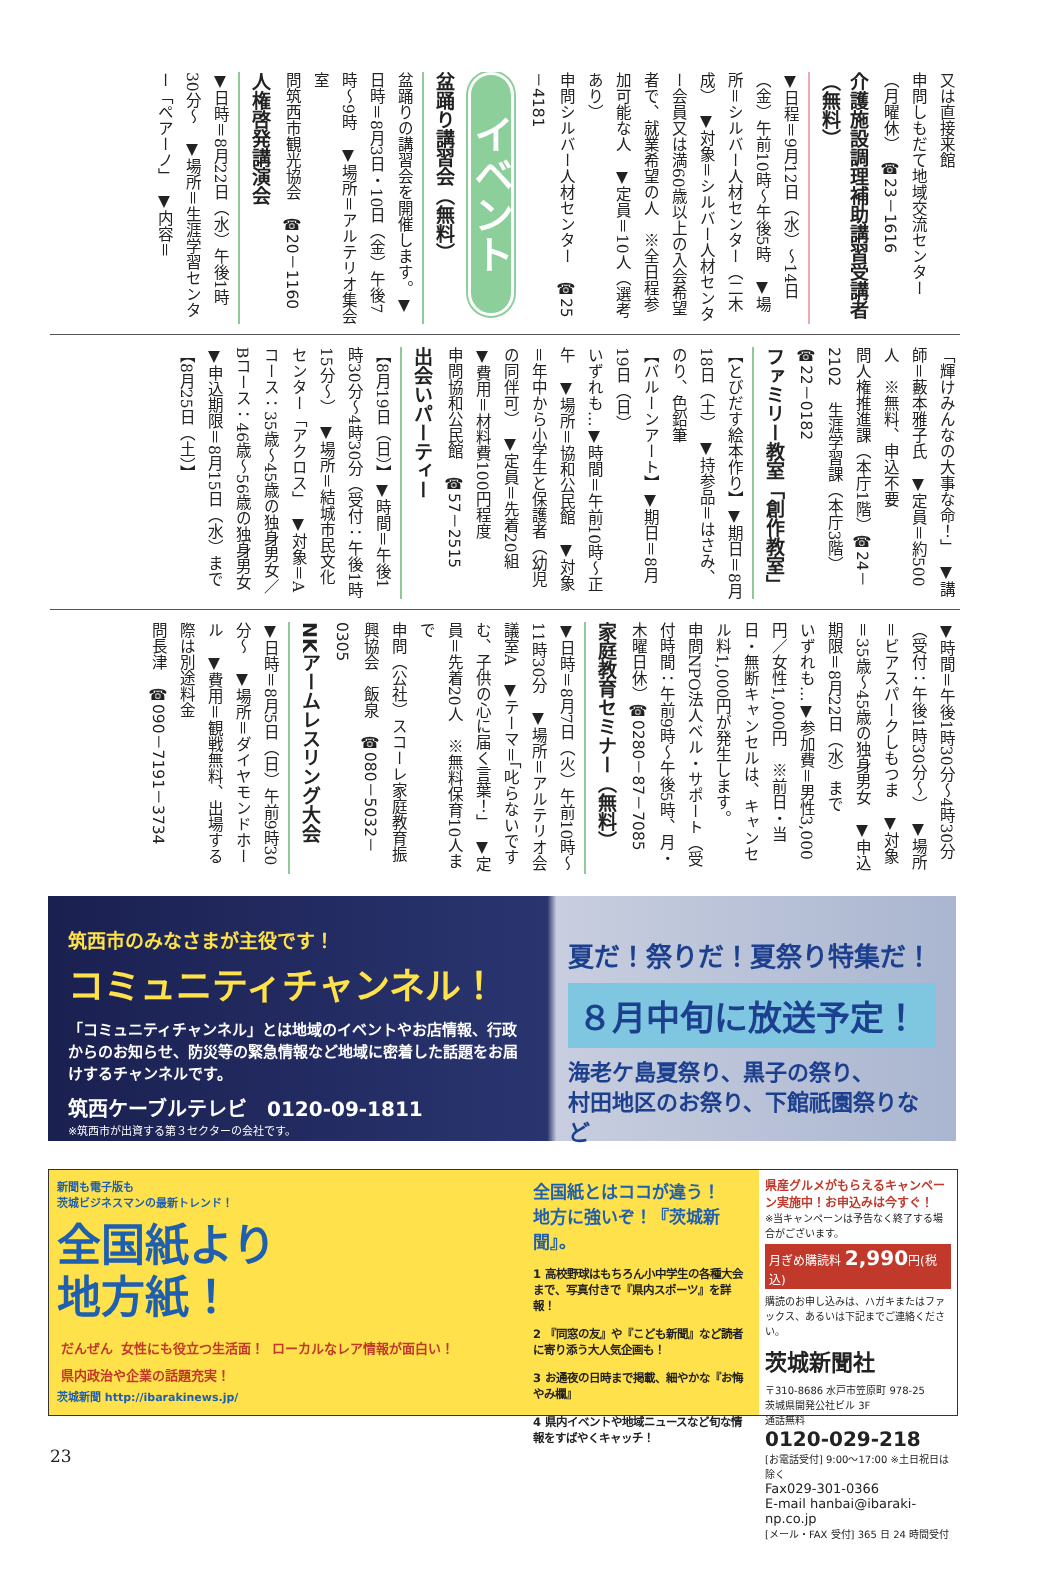又は直接来館
申問しもだて地域交流センター（月曜休）　☎23－1616
介護施設調理補助講習受講者（無料）
▼日程＝9月12日（水）～14日（金）午前10時～午後5時　▼場所＝シルバー人材センター（二木成）　▼対象＝シルバー人材センター会員又は満60歳以上の入会希望者で、就業希望の人　※全日程参加可能な人　▼定員＝10人（選考あり）
申問シルバー人材センター　☎25－4181
イベント
盆踊り講習会（無料）
盆踊りの講習会を開催します。▼日時＝8月3日・10日（金）午後7時～9時　▼場所＝アルテリオ集会室
問筑西市観光協会　☎20－1160
人権啓発講演会
▼日時＝8月22日（水）午後1時30分～　▼場所＝生涯学習センター「ペアーノ」　▼内容＝
「輝けみんなの大事な命！」　▼講師＝藪本雅子氏　▼定員＝約500人　※無料、申込不要
問人権推進課（本庁1階）☎24－2102　生涯学習課（本庁3階）☎22－0182
ファミリー教室「創作教室」
【とびだす絵本作り】▼期日＝8月18日（土）　▼持参品＝はさみ、のり、色鉛筆
【バルーンアート】▼期日＝8月19日（日）
いずれも…▼時間＝午前10時～正午　▼場所＝協和公民館　▼対象＝年中から小学生と保護者（幼児の同伴可）　▼定員＝先着20組　▼費用＝材料費100円程度
申問協和公民館　☎57－2515
出会いパーティー
【8月19日（日）】▼時間＝午後1時30分～4時30分（受付：午後1時15分～）　▼場所＝結城市民文化センター「アクロス」　▼対象＝Aコース：35歳～45歳の独身男女／Bコース：46歳～56歳の独身男女　▼申込期限＝8月15日（水）まで
【8月25日（土）】
▼時間＝午後1時30分～4時30分（受付：午後1時30分～）　▼場所＝ビアスパークしもつま　▼対象＝35歳～45歳の独身男女　▼申込期限＝8月22日（水）まで
いずれも…▼参加費＝男性3,000円／女性1,000円　※前日・当日・無断キャンセルは、キャンセル料1,000円が発生します。
申問NPO法人ベル・サポート（受付時間：午前9時～午後5時、月・木曜日休）☎0280－87－7085
家庭教育セミナー（無料）
▼日時＝8月7日（火）午前10時～11時30分　▼場所＝アルテリオ会議室A　▼テーマ＝「叱らないですむ、子供の心に届く言葉！」　▼定員＝先着20人　※無料保育10人まで
申問（公社）スコーレ家庭教育振興協会　飯泉　☎080－5032－0305
NKアームレスリング大会
▼日時＝8月5日（日）午前9時30分～　▼場所＝ダイヤモンドホール　▼費用＝観戦無料、出場する際は別途料金
問長津　☎090－7191－3734
筑西市のみなさまが主役です！
コミュニティチャンネル！
「コミュニティチャンネル」とは地域のイベントやお店情報、行政からのお知らせ、防災等の緊急情報など地域に密着した話題をお届けするチャンネルです。
筑西ケーブルテレビ　0120-09-1811
※筑西市が出資する第３セクターの会社です。
夏だ！祭りだ！夏祭り特集だ！
８月中旬に放送予定！
海老ケ島夏祭り、黒子の祭り、
村田地区のお祭り、下館祇園祭りなど
新聞も電子版も
茨城ビジネスマンの最新トレンド！
全国紙より
地方紙！
だんぜん 女性にも役立つ生活面！ ローカルなレア情報が面白い！ 県内政治や企業の話題充実！
茨城新聞 http://ibarakinews.jp/
全国紙とはココが違う！
地方に強いぞ！『茨城新聞』。
1 高校野球はもちろん小中学生の各種大会まで、写真付きで『県内スポーツ』を詳報！
2 『同窓の友』や『こども新聞』など読者に寄り添う大人気企画も！
3 お通夜の日時まで掲載、細やかな『お悔やみ欄』
4 県内イベントや地域ニュースなど旬な情報をすばやくキャッチ！
県産グルメがもらえるキャンペーン実施中！お申込みは今すぐ！
※当キャンペーンは予告なく終了する場合がございます。
月ぎめ購読料 2,990円(税込)
購読のお申し込みは、ハガキまたはファックス、あるいは下記までご連絡ください。
茨城新聞社
〒310-8686 水戸市笠原町 978-25
茨城県開発公社ビル 3F
通話無料
0120-029-218
[お電話受付] 9:00～17:00 ※土日祝日は除く
Fax029-301-0366
E-mail hanbai@ibaraki-np.co.jp
[メール・FAX 受付] 365 日 24 時間受付
23